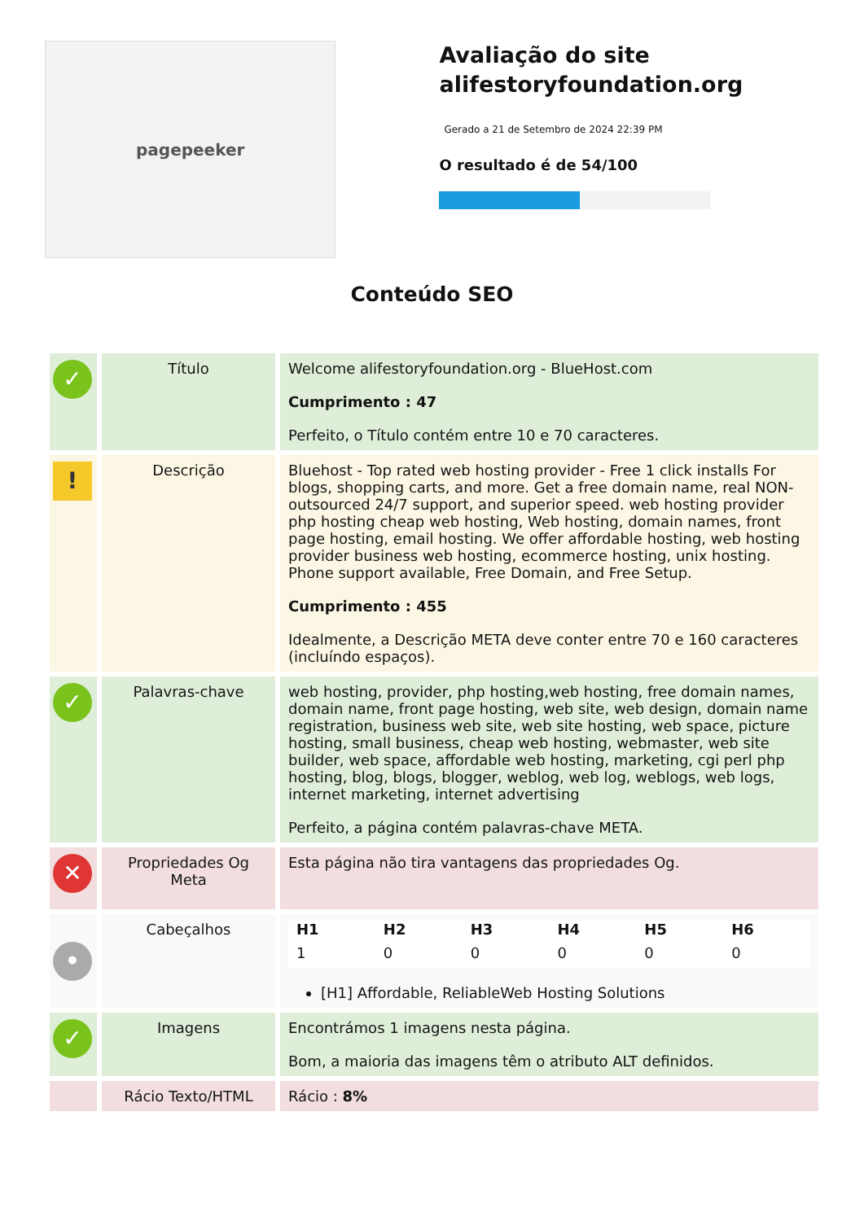pagepeeker
Avaliação do site alifestoryfoundation.org
Gerado a 21 de Setembro de 2024 22:39 PM
O resultado é de 54/100
Conteúdo SEO
| ✓ | Título | Welcome alifestoryfoundation.org - BlueHost.com Cumprimento : 47 Perfeito, o Título contém entre 10 e 70 caracteres. |
| ! | Descrição | Bluehost - Top rated web hosting provider - Free 1 click installs For blogs, shopping carts, and more. Get a free domain name, real NON-outsourced 24/7 support, and superior speed. web hosting provider php hosting cheap web hosting, Web hosting, domain names, front page hosting, email hosting. We offer affordable hosting, web hosting provider business web hosting, ecommerce hosting, unix hosting. Phone support available, Free Domain, and Free Setup. Cumprimento : 455 Idealmente, a Descrição META deve conter entre 70 e 160 caracteres (incluíndo espaços). |
| ✓ | Palavras-chave | web hosting, provider, php hosting,web hosting, free domain names, domain name, front page hosting, web site, web design, domain name registration, business web site, web site hosting, web space, picture hosting, small business, cheap web hosting, webmaster, web site builder, web space, affordable web hosting, marketing, cgi perl php hosting, blog, blogs, blogger, weblog, web log, weblogs, web logs, internet marketing, internet advertising Perfeito, a página contém palavras-chave META. |
| ✕ | Propriedades Og Meta | Esta página não tira vantagens das propriedades Og. |
| • | Cabeçalhos | / H1 / H2 / H3 / H4 / H5 / H6 / / --- / --- / --- / --- / --- / --- / / 1 / 0 / 0 / 0 / 0 / 0 / [H1] Affordable, ReliableWeb Hosting Solutions |
| ✓ | Imagens | Encontrámos 1 imagens nesta página. Bom, a maioria das imagens têm o atributo ALT definidos. |
| | Rácio Texto/HTML | Rácio : 8% |